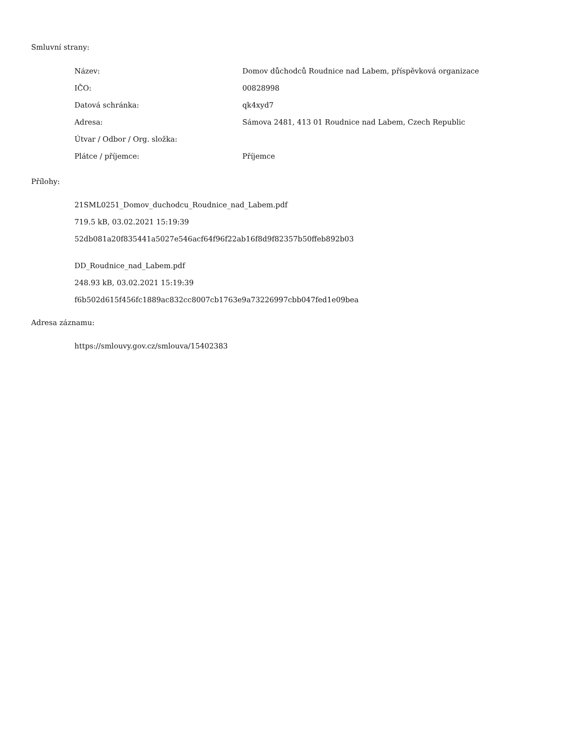Smluvní strany:
| Název: | Domov důchodců Roudnice nad Labem, příspěvková organizace |
| IČO: | 00828998 |
| Datová schránka: | qk4xyd7 |
| Adresa: | Sámova 2481, 413 01 Roudnice nad Labem, Czech Republic |
| Útvar / Odbor / Org. složka: | |
| Plátce / příjemce: | Příjemce |
Přílohy:
21SML0251_Domov_duchodcu_Roudnice_nad_Labem.pdf
719.5 kB, 03.02.2021 15:19:39
52db081a20f835441a5027e546acf64f96f22ab16f8d9f82357b50ffeb892b03
DD_Roudnice_nad_Labem.pdf
248.93 kB, 03.02.2021 15:19:39
f6b502d615f456fc1889ac832cc8007cb1763e9a73226997cbb047fed1e09bea
Adresa záznamu:
https://smlouvy.gov.cz/smlouva/15402383